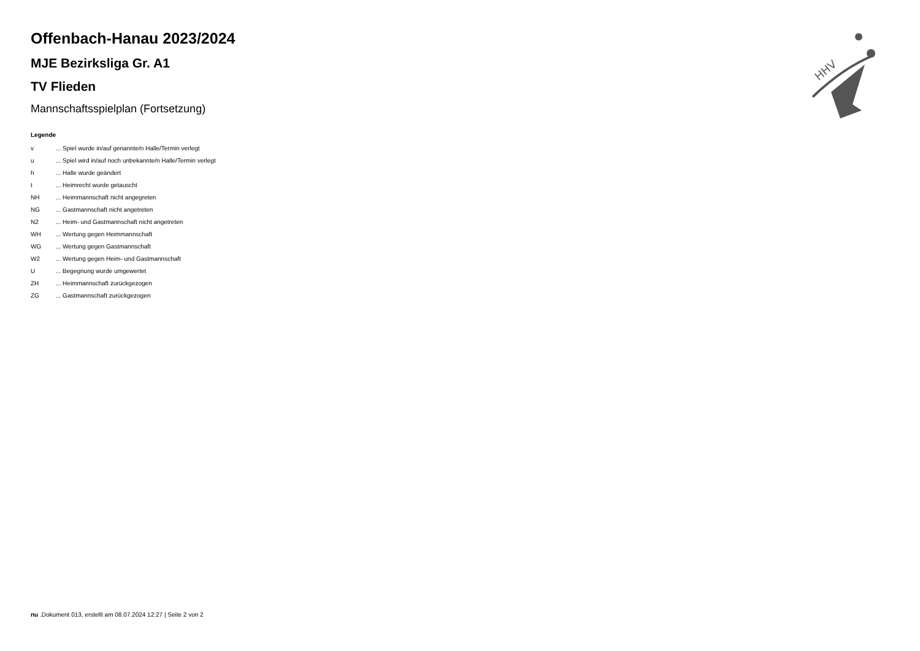HHV
Offenbach-Hanau 2023/2024
MJE Bezirksliga Gr. A1
TV Flieden
Mannschaftsspielplan (Fortsetzung)
Legende
v... Spiel wurde in/auf genannte/n Halle/Termin verlegt
u... Spiel wird in/auf noch unbekannte/n Halle/Termin verlegt
h... Halle wurde geändert
t... Heimrecht wurde getauscht
NH... Heimmannschaft nicht angegreten
NG... Gastmannschaft nicht angetreten
N2... Heim- und Gastmannschaft nicht angetreten
WH... Wertung gegen Heimmannschaft
WG... Wertung gegen Gastmannschaft
W2... Wertung gegen Heim- und Gastmannschaft
U... Begegnung wurde umgewertet
ZH... Heimmannschaft zurückgezogen
ZG... Gastmannschaft zurückgezogen
nu .Dokument 013, erstellt am 08.07.2024 12:27 | Seite 2 von 2